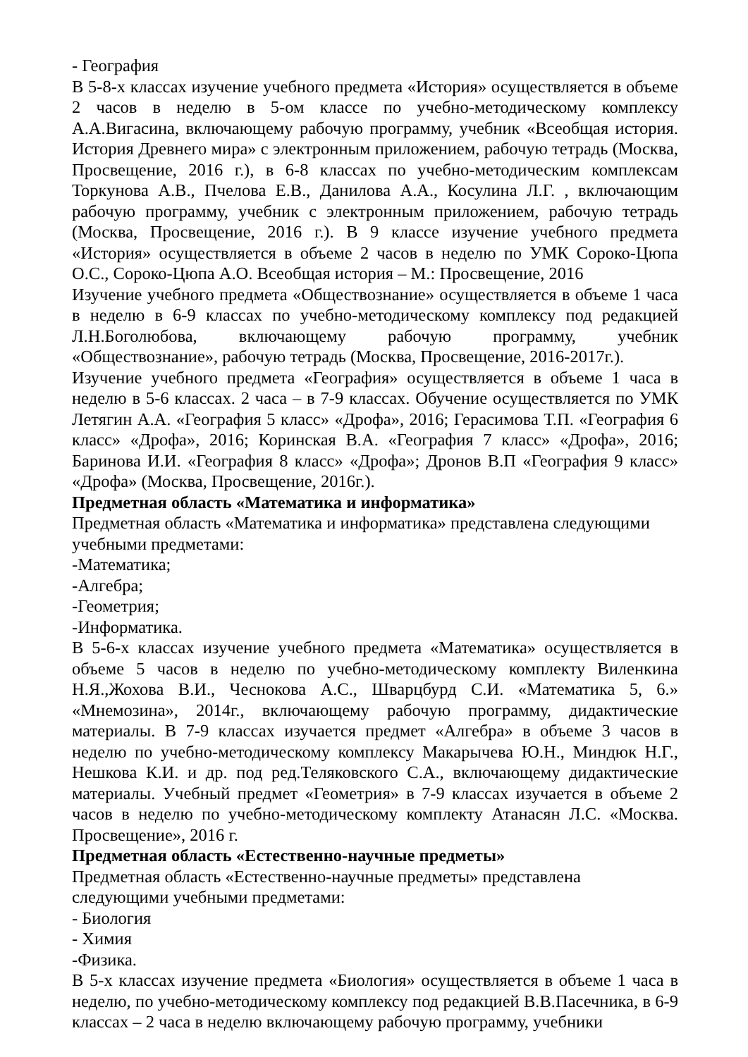- География
В 5-8-х классах изучение учебного предмета «История» осуществляется в объеме 2 часов в неделю в 5-ом классе по учебно-методическому комплексу А.А.Вигасина, включающему рабочую программу, учебник «Всеобщая история. История Древнего мира» с электронным приложением, рабочую тетрадь (Москва, Просвещение, 2016 г.), в 6-8 классах по учебно-методическим комплексам Торкунова А.В., Пчелова Е.В., Данилова А.А., Косулина Л.Г. , включающим рабочую программу, учебник с электронным приложением, рабочую тетрадь (Москва, Просвещение, 2016 г.). В 9 классе изучение учебного предмета «История» осуществляется в объеме 2 часов в неделю по УМК Сороко-Цюпа О.С., Сороко-Цюпа А.О. Всеобщая история – М.: Просвещение, 2016
Изучение учебного предмета «Обществознание» осуществляется в объеме 1 часа в неделю в 6-9 классах по учебно-методическому комплексу под редакцией Л.Н.Боголюбова, включающему рабочую программу, учебник «Обществознание», рабочую тетрадь (Москва, Просвещение, 2016-2017г.).
Изучение учебного предмета «География» осуществляется в объеме 1 часа в неделю в 5-6 классах. 2 часа – в 7-9 классах. Обучение осуществляется по УМК Летягин А.А. «География 5 класс» «Дрофа», 2016; Герасимова Т.П. «География 6 класс» «Дрофа», 2016; Коринская В.А. «География 7 класс» «Дрофа», 2016; Баринова И.И. «География 8 класс» «Дрофа»; Дронов В.П «География 9 класс» «Дрофа» (Москва, Просвещение, 2016г.).
Предметная область «Математика и информатика»
Предметная область «Математика и информатика» представлена следующими учебными предметами:
-Математика;
-Алгебра;
-Геометрия;
-Информатика.
В 5-6-х классах изучение учебного предмета «Математика» осуществляется в объеме 5 часов в неделю по учебно-методическому комплекту Виленкина Н.Я.,Жохова В.И., Чеснокова А.С., Шварцбурд С.И. «Математика 5, 6.» «Мнемозина», 2014г., включающему рабочую программу, дидактические материалы. В 7-9 классах изучается предмет «Алгебра» в объеме 3 часов в неделю по учебно-методическому комплексу Макарычева Ю.Н., Миндюк Н.Г., Нешкова К.И. и др. под ред.Теляковского С.А., включающему дидактические материалы. Учебный предмет «Геометрия» в 7-9 классах изучается в объеме 2 часов в неделю по учебно-методическому комплекту Атанасян Л.С. «Москва. Просвещение», 2016 г.
Предметная область «Естественно-научные предметы»
Предметная область «Естественно-научные предметы» представлена следующими учебными предметами:
- Биология
- Химия
-Физика.
В 5-х классах изучение предмета «Биология» осуществляется в объеме 1 часа в неделю, по учебно-методическому комплексу под редакцией В.В.Пасечника, в 6-9 классах – 2 часа в неделю включающему рабочую программу, учебники